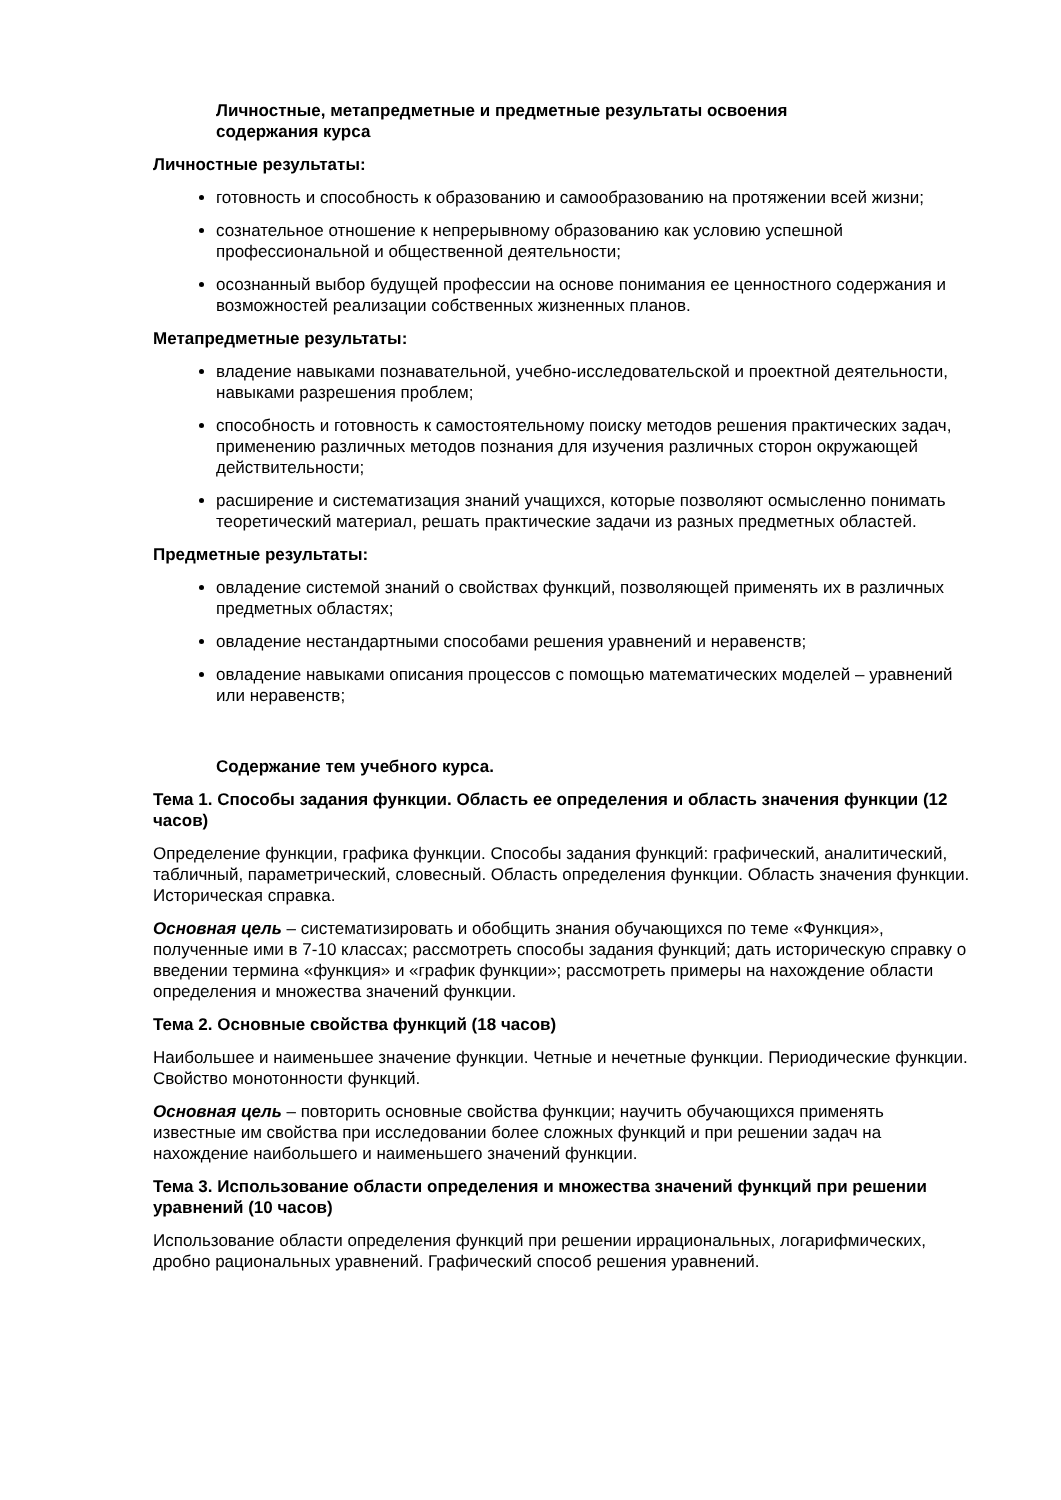Личностные, метапредметные и предметные результаты освоения
содержания курса
Личностные результаты:
готовность и способность к образованию и самообразованию на протяжении всей жизни;
сознательное отношение к непрерывному образованию как условию успешной профессиональной и общественной деятельности;
осознанный выбор будущей профессии на основе понимания ее ценностного содержания и возможностей реализации собственных жизненных планов.
Метапредметные результаты:
владение навыками познавательной, учебно-исследовательской и проектной деятельности, навыками разрешения проблем;
способность и готовность к самостоятельному поиску методов решения практических задач, применению различных методов познания для изучения различных сторон окружающей действительности;
расширение и систематизация знаний учащихся, которые позволяют осмысленно понимать теоретический материал, решать практические задачи из разных предметных областей.
Предметные результаты:
овладение системой знаний о свойствах функций, позволяющей применять их в различных предметных областях;
овладение нестандартными способами решения уравнений и неравенств;
овладение навыками описания процессов с помощью математических моделей – уравнений или неравенств;
Содержание тем учебного курса.
Тема 1. Способы задания функции. Область ее определения и область значения функции (12 часов)
Определение функции, графика функции. Способы задания функций: графический, аналитический, табличный, параметрический, словесный. Область определения функции. Область значения функции. Историческая справка.
Основная цель – систематизировать и обобщить знания обучающихся по теме «Функция», полученные ими в 7-10 классах; рассмотреть способы задания функций; дать историческую справку о введении термина «функция» и «график функции»; рассмотреть примеры на нахождение области определения и множества значений функции.
Тема 2. Основные свойства функций (18 часов)
Наибольшее и наименьшее значение функции. Четные и нечетные функции. Периодические функции. Свойство монотонности функций.
Основная цель – повторить основные свойства функции; научить обучающихся применять известные им свойства при исследовании более сложных функций и при решении задач на нахождение наибольшего и наименьшего значений функции.
Тема 3. Использование области определения и множества значений функций при решении уравнений (10 часов)
Использование области определения функций при решении иррациональных, логарифмических, дробно рациональных уравнений. Графический способ решения уравнений.